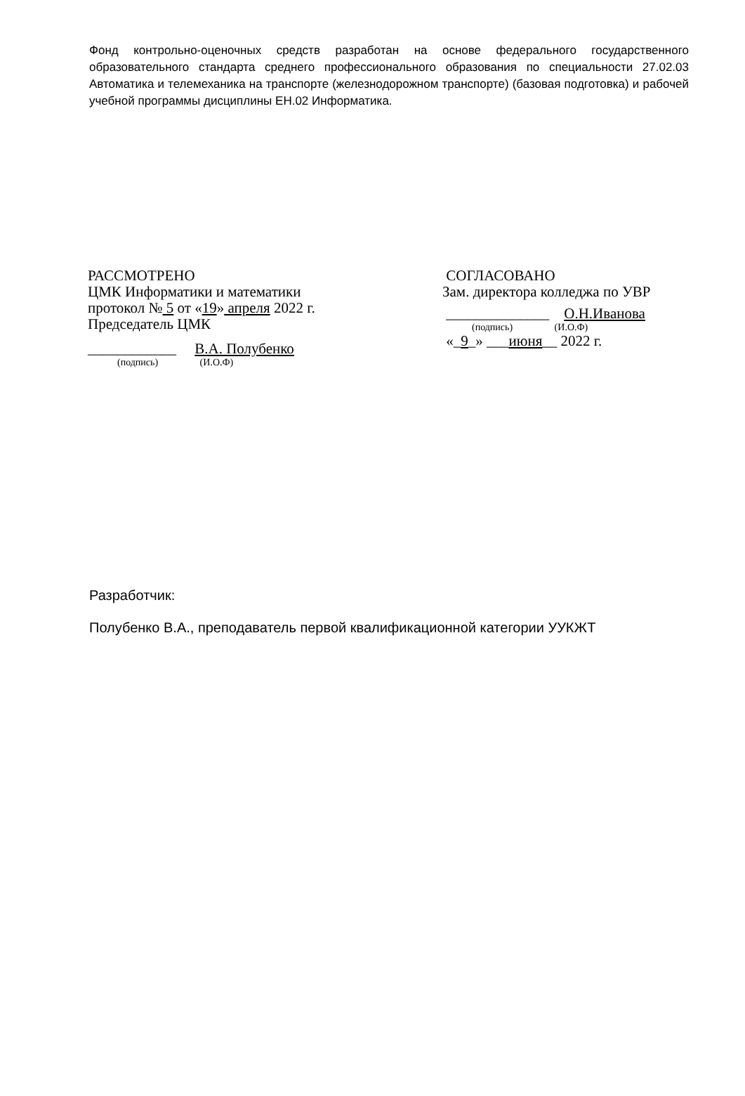Фонд контрольно-оценочных средств разработан на основе федерального государственного образовательного стандарта среднего профессионального образования по специальности 27.02.03 Автоматика и телемеханика на транспорте (железнодорожном транспорте) (базовая подготовка) и рабочей учебной программы дисциплины ЕН.02 Информатика.
РАССМОТРЕНО
ЦМК Информатики и математики
протокол № 5 от «19» апреля 2022 г.
Председатель ЦМК
____________ В.А. Полубенко
(подпись) (И.О.Ф)
СОГЛАСОВАНО
Зам. директора колледжа по УВР
______________ О.Н.Иванова
(подпись) (И.О.Ф)
«_9_» ___июня__ 2022 г.
Разработчик:
Полубенко В.А., преподаватель первой квалификационной категории УУКЖТ